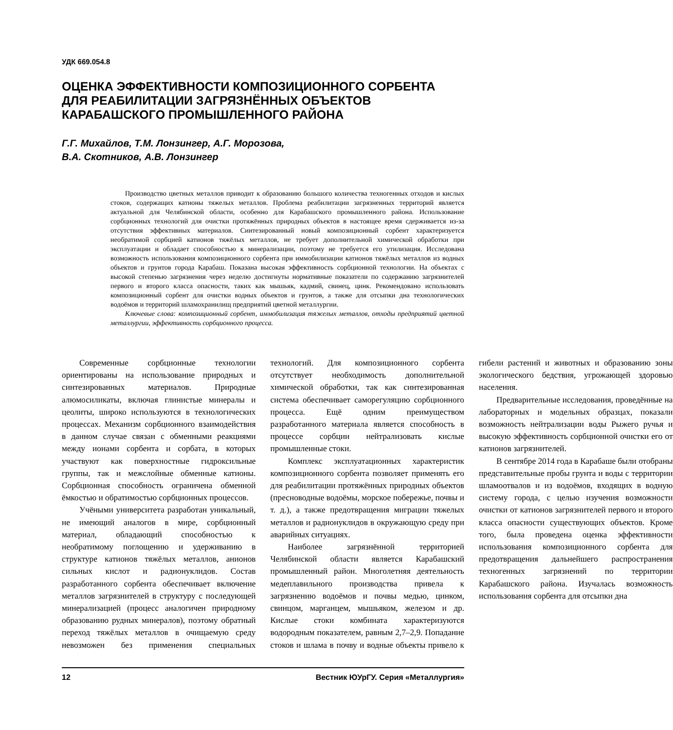УДК 669.054.8
ОЦЕНКА ЭФФЕКТИВНОСТИ КОМПОЗИЦИОННОГО СОРБЕНТА ДЛЯ РЕАБИЛИТАЦИИ ЗАГРЯЗНЁННЫХ ОБЪЕКТОВ КАРАБАШСКОГО ПРОМЫШЛЕННОГО РАЙОНА
Г.Г. Михайлов, Т.М. Лонзингер, А.Г. Морозова,
В.А. Скотников, А.В. Лонзингер
Производство цветных металлов приводит к образованию большого количества техногенных отходов и кислых стоков, содержащих катионы тяжелых металлов. Проблема реабилитации загрязненных территорий является актуальной для Челябинской области, особенно для Карабашского промышленного района. Использование сорбционных технологий для очистки протяжённых природных объектов в настоящее время сдерживается из-за отсутствия эффективных материалов. Синтезированный новый композиционный сорбент характеризуется необратимой сорбцией катионов тяжёлых металлов, не требует дополнительной химической обработки при эксплуатации и обладает способностью к минерализации, поэтому не требуется его утилизация. Исследована возможность использования композиционного сорбента при иммобилизации катионов тяжёлых металлов из водных объектов и грунтов города Карабаш. Показана высокая эффективность сорбционной технологии. На объектах с высокой степенью загрязнения через неделю достигнуты нормативные показатели по содержанию загрязнителей первого и второго класса опасности, таких как мышьяк, кадмий, свинец, цинк. Рекомендовано использовать композиционный сорбент для очистки водных объектов и грунтов, а также для отсыпки дна технологических водоёмов и территорий шламохранилищ предприятий цветной металлургии.
Ключевые слова: композиционный сорбент, иммобилизация тяжелых металлов, отходы предприятий цветной металлургии, эффективность сорбционного процесса.
Современные сорбционные технологии ориентированы на использование природных и синтезированных материалов. Природные алюмосиликаты, включая глинистые минералы и цеолиты, широко используются в технологических процессах. Механизм сорбционного взаимодействия в данном случае связан с обменными реакциями между ионами сорбента и сорбата, в которых участвуют как поверхностные гидроксильные группы, так и межслойные обменные катионы. Сорбционная способность ограничена обменной ёмкостью и обратимостью сорбционных процессов.
Учёными университета разработан уникальный, не имеющий аналогов в мире, сорбционный материал, обладающий способностью к необратимому поглощению и удерживанию в структуре катионов тяжёлых металлов, анионов сильных кислот и радионуклидов. Состав разработанного сорбента обеспечивает включение металлов загрязнителей в структуру с последующей минерализацией (процесс аналогичен природному образованию рудных минералов), поэтому обратный переход тяжёлых металлов в очищаемую среду невозможен без применения специальных технологий. Для композиционного сорбента отсутствует необходимость дополнительной химической обработки, так как синтезированная система обеспечивает саморегуляцию сорбционного процесса. Ещё одним преимуществом разработанного материала является способность в процессе сорбции нейтрализовать кислые промышленные стоки.
Комплекс эксплуатационных характеристик композиционного сорбента позволяет применять его для реабилитации протяжённых природных объектов (пресноводные водоёмы, морское побережье, почвы и т. д.), а также предотвращения миграции тяжелых металлов и радионуклидов в окружающую среду при аварийных ситуациях.
Наиболее загрязнённой территорией Челябинской области является Карабашский промышленный район. Многолетняя деятельность медеплавильного производства привела к загрязнению водоёмов и почвы медью, цинком, свинцом, марганцем, мышьяком, железом и др. Кислые стоки комбината характеризуются водородным показателем, равным 2,7–2,9. Попадание стоков и шлама в почву и водные объекты привело к гибели растений и животных и образованию зоны экологического бедствия, угрожающей здоровью населения.
Предварительные исследования, проведённые на лабораторных и модельных образцах, показали возможность нейтрализации воды Рыжего ручья и высокую эффективность сорбционной очистки его от катионов загрязнителей.
В сентябре 2014 года в Карабаше были отобраны представительные пробы грунта и воды с территории шламоотвалов и из водоёмов, входящих в водную систему города, с целью изучения возможности очистки от катионов загрязнителей первого и второго класса опасности существующих объектов. Кроме того, была проведена оценка эффективности использования композиционного сорбента для предотвращения дальнейшего распространения техногенных загрязнений по территории Карабашского района. Изучалась возможность использования сорбента для отсыпки дна
12 Вестник ЮУрГУ. Серия «Металлургия»